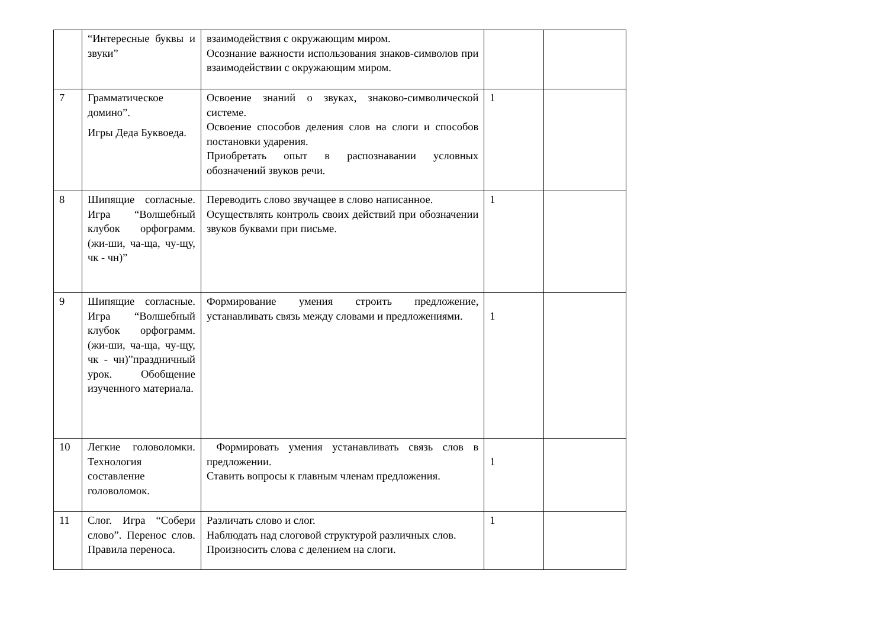| | “Интересные буквы и звуки” | взаимодействия с окружающим миром. Осознание важности использования знаков-символов при взаимодействии с окружающим миром. | | |
| 7 | Грамматическое домино”. Игры Деда Буквоеда. | Освоение знаний о звуках, знаково-символической системе. Освоение способов деления слов на слоги и способов постановки ударения. Приобретать опыт в распознавании условных обозначений звуков речи. | 1 | |
| 8 | Шипящие согласные. Игра “Волшебный клубок орфограмм.(жи-ши, ча-ща, чу-щу, чк - чн)” | Переводить слово звучащее в слово написанное. Осуществлять контроль своих действий при обозначении звуков буквами при письме. | 1 | |
| 9 | Шипящие согласные. Игра “Волшебный клубок орфограмм.(жи-ши, ча-ща, чу-щу, чк - чн)”праздничный урок. Обобщение изученного материала. | Формирование умения строить предложение, устанавливать связь между словами и предложениями. | 1 | |
| 10 | Легкие головоломки. Технология составление головоломок. | Формировать умения устанавливать связь слов в предложении. Ставить вопросы к главным членам предложения. | 1 | |
| 11 | Слог. Игра “Собери слово”. Перенос слов. Правила переноса. | Различать слово и слог. Наблюдать над слоговой структурой различных слов. Произносить слова с делением на слоги. | 1 | |